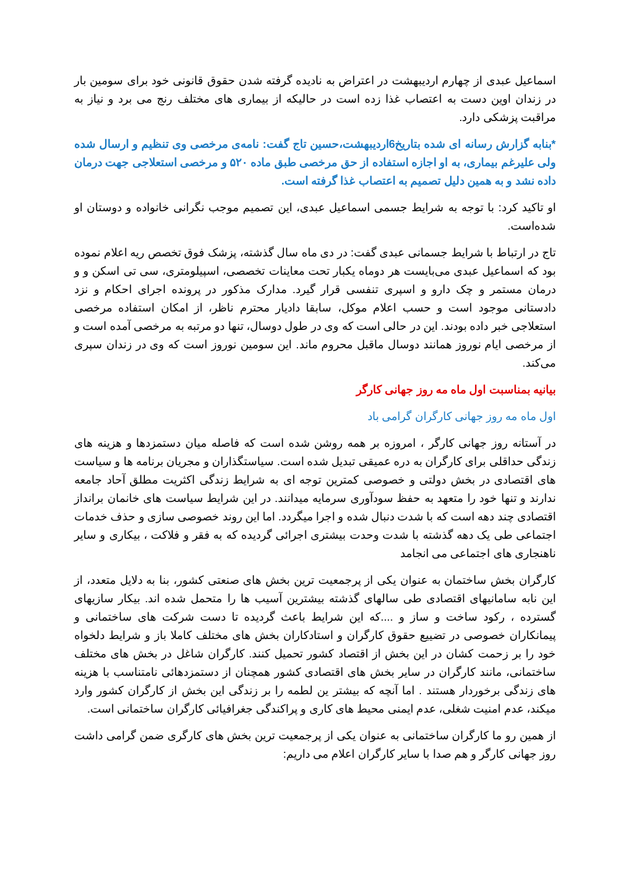اسماعیل عبدی از چهارم اردیبهشت در اعتراض به نادیده گرفته شدن حقوق قانونی خود برای سومین بار در زندان اوین دست به اعتصاب غذا زده است در حالیکه از بیماری های مختلف رنج می برد و نیاز به مراقبت پزشکی دارد.
*بنابه گزارش رسانه ای شده بتاریخ6اردیبهشت،حسین تاج گفت: نامه‌ی مرخصی وی تنظیم و ارسال شده ولی علیرغم بیماری، به او اجازه استفاده از حق مرخصی طبق ماده ۵۲۰ و مرخصی استعلاجی جهت درمان داده نشد و به همین دلیل تصمیم به اعتصاب غذا گرفته است.
او تاکید کرد: با توجه به شرایط جسمی اسماعیل عبدی، این تصمیم موجب نگرانی خانواده و دوستان او شده‌است.
تاج در ارتباط با شرایط جسمانی عبدی گفت: در دی ماه سال گذشته، پزشک فوق تخصص ریه اعلام نموده بود که اسماعیل عبدی می‌بایست هر دوماه یکبار تحت معاینات تخصصی، اسپیلومتری، سی تی اسکن و و درمان مستمر و چک دارو و اسپری تنفسی قرار گیرد. مدارک مذکور در پرونده اجرای احکام و نزد دادستانی موجود است و حسب اعلام موکل، سابقا دادیار محترم ناظر، از امکان استفاده مرخصی استعلاجی خبر داده بودند. این در حالی است که وی در طول دوسال، تنها دو مرتبه به مرخصی آمده است و از مرخصی ایام نوروز همانند دوسال ماقبل محروم ماند. این سومین نوروز است که وی در زندان سپری می‌کند.
بیانیه بمناسبت اول ماه مه روز جهانی کارگر
اول ماه مه روز جهانی کارگران گرامی باد
در آستانه روز جهانی کارگر ، امروزه بر همه روشن شده است که فاصله میان دستمزدها و هزینه های زندگی حداقلی برای کارگران به دره عمیقی تبدیل شده است. سیاستگذاران و مجریان برنامه ها و سیاست های اقتصادی در بخش دولتی و خصوصی کمترین توجه ای به شرایط زندگی اکثریت مطلق آحاد جامعه ندارند و تنها خود را متعهد به حفظ سودآوری سرمایه میدانند. در این شرایط سیاست های خانمان برانداز اقتصادی چند دهه است که با شدت دنبال شده و اجرا میگردد. اما این روند خصوصی سازی و حذف خدمات اجتماعی طی یک دهه گذشته با شدت وحدت بیشتری اجرائی گردیده که به فقر و فلاکت ، بیکاری و سایر ناهنجاری های اجتماعی می انجامد
کارگران بخش ساختمان به عنوان یکی از پرجمعیت ترین بخش های صنعتی کشور، بنا به دلایل متعدد، از این نابه سامانیهای اقتصادی طی سالهای گذشته بیشترین آسیب ها را متحمل شده اند. بیکار سازیهای گسترده ، رکود ساخت و ساز و ....که این شرایط باعث گردیده تا دست شرکت های ساختمانی و پیمانکاران خصوصی در تضییع حقوق کارگران و استادکاران بخش های مختلف کاملا باز و شرایط دلخواه خود را بر زحمت کشان در این بخش از اقتصاد کشور تحمیل کنند. کارگران شاغل در بخش های مختلف ساختمانی، مانند کارگران در سایر بخش های اقتصادی کشور همچنان از دستمزدهائی نامتناسب با هزینه های زندگی برخوردار هستند . اما آنچه که بیشتر ین لطمه را بر زندگی این بخش از کارگران کشور وارد میکند، عدم امنیت شغلی، عدم ایمنی محیط های کاری و پراکندگی جغرافیائی کارگران ساختمانی است.
از همین رو ما کارگران ساختمانی به عنوان یکی از پرجمعیت ترین بخش های کارگری ضمن گرامی داشت روز جهانی کارگر و هم صدا با سایر کارگران اعلام می داریم: